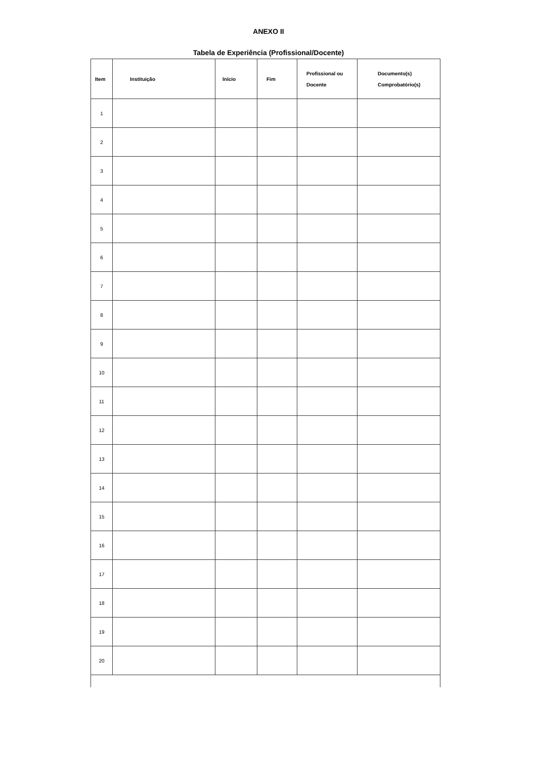ANEXO II
Tabela de Experiência (Profissional/Docente)
| Item | Instituição | Início | Fim | Profissional ou Docente | Documento(s) Comprobatório(s) |
| --- | --- | --- | --- | --- | --- |
| 1 | | | | | |
| 2 | | | | | |
| 3 | | | | | |
| 4 | | | | | |
| 5 | | | | | |
| 6 | | | | | |
| 7 | | | | | |
| 8 | | | | | |
| 9 | | | | | |
| 10 | | | | | |
| 11 | | | | | |
| 12 | | | | | |
| 13 | | | | | |
| 14 | | | | | |
| 15 | | | | | |
| 16 | | | | | |
| 17 | | | | | |
| 18 | | | | | |
| 19 | | | | | |
| 20 | | | | | |